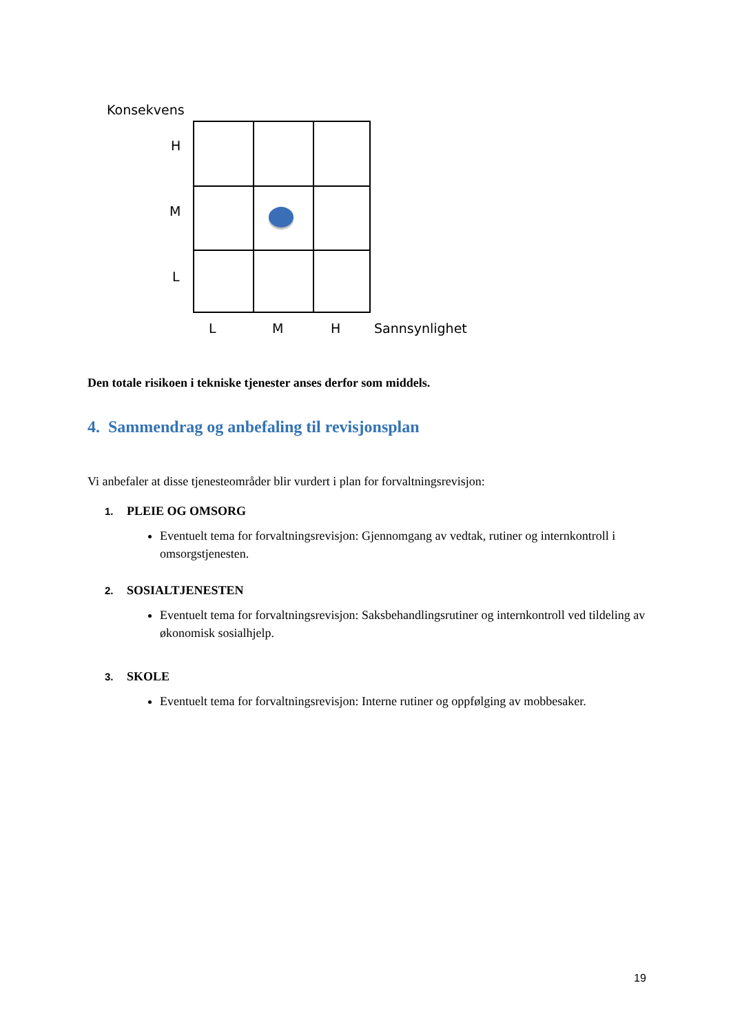Konsekvens
H
M
L
L M H Sannsynlighet
Den totale risikoen i tekniske tjenester anses derfor som middels.
4. Sammendrag og anbefaling til revisjonsplan
Vi anbefaler at disse tjenesteområder blir vurdert i plan for forvaltningsrevisjon:
1. PLEIE OG OMSORG
Eventuelt tema for forvaltningsrevisjon: Gjennomgang av vedtak, rutiner og internkontroll i omsorgstjenesten.
2. SOSIALTJENESTEN
Eventuelt tema for forvaltningsrevisjon: Saksbehandlingsrutiner og internkontroll ved tildeling av økonomisk sosialhjelp.
3. SKOLE
Eventuelt tema for forvaltningsrevisjon: Interne rutiner og oppfølging av mobbesaker.
19